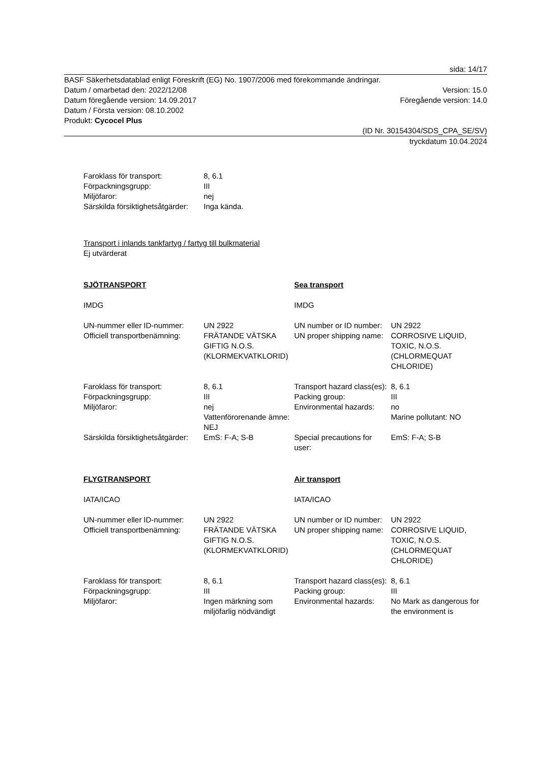sida: 14/17
BASF Säkerhetsdatablad enligt Föreskrift (EG) No. 1907/2006 med förekommande ändringar.
Datum / omarbetad den: 2022/12/08 Version: 15.0
Datum föregående version: 14.09.2017 Föregående version: 14.0
Datum / Första version: 08.10.2002
Produkt: Cycocel Plus
(ID Nr. 30154304/SDS_CPA_SE/SV)
tryckdatum 10.04.2024
| Faroklass för transport: | 8, 6.1 |
| Förpackningsgrupp: | III |
| Miljöfaror: | nej |
| Särskilda försiktighetsåtgärder: | Inga kända. |
Transport i inlands tankfartyg / fartyg till bulkmaterial
Ej utvärderat
| SJÖTRANSPORT | | Sea transport | |
| IMDG | | IMDG | |
| UN-nummer eller ID-nummer: | UN 2922 | UN number or ID number: | UN 2922 |
| Officiell transportbenämning: | FRÄTANDE VÄTSKA GIFTIG N.O.S. (KLORMEKVATKLORID) | UN proper shipping name: | CORROSIVE LIQUID, TOXIC, N.O.S. (CHLORMEQUAT CHLORIDE) |
| Faroklass för transport: | 8, 6.1 | Transport hazard class(es): | 8, 6.1 |
| Förpackningsgrupp: | III | Packing group: | III |
| Miljöfaror: | nej Vattenförorenande ämne: NEJ | Environmental hazards: | no Marine pollutant: NO |
| Särskilda försiktighetsåtgärder: | EmS: F-A; S-B | Special precautions for user: | EmS: F-A; S-B |
| FLYGTRANSPORT | | Air transport | |
| IATA/ICAO | | IATA/ICAO | |
| UN-nummer eller ID-nummer: | UN 2922 | UN number or ID number: | UN 2922 |
| Officiell transportbenämning: | FRÄTANDE VÄTSKA GIFTIG N.O.S. (KLORMEKVATKLORID) | UN proper shipping name: | CORROSIVE LIQUID, TOXIC, N.O.S. (CHLORMEQUAT CHLORIDE) |
| Faroklass för transport: | 8, 6.1 | Transport hazard class(es): | 8, 6.1 |
| Förpackningsgrupp: | III | Packing group: | III |
| Miljöfaror: | Ingen märkning som miljöfarlig nödvändigt | Environmental hazards: | No Mark as dangerous for the environment is |